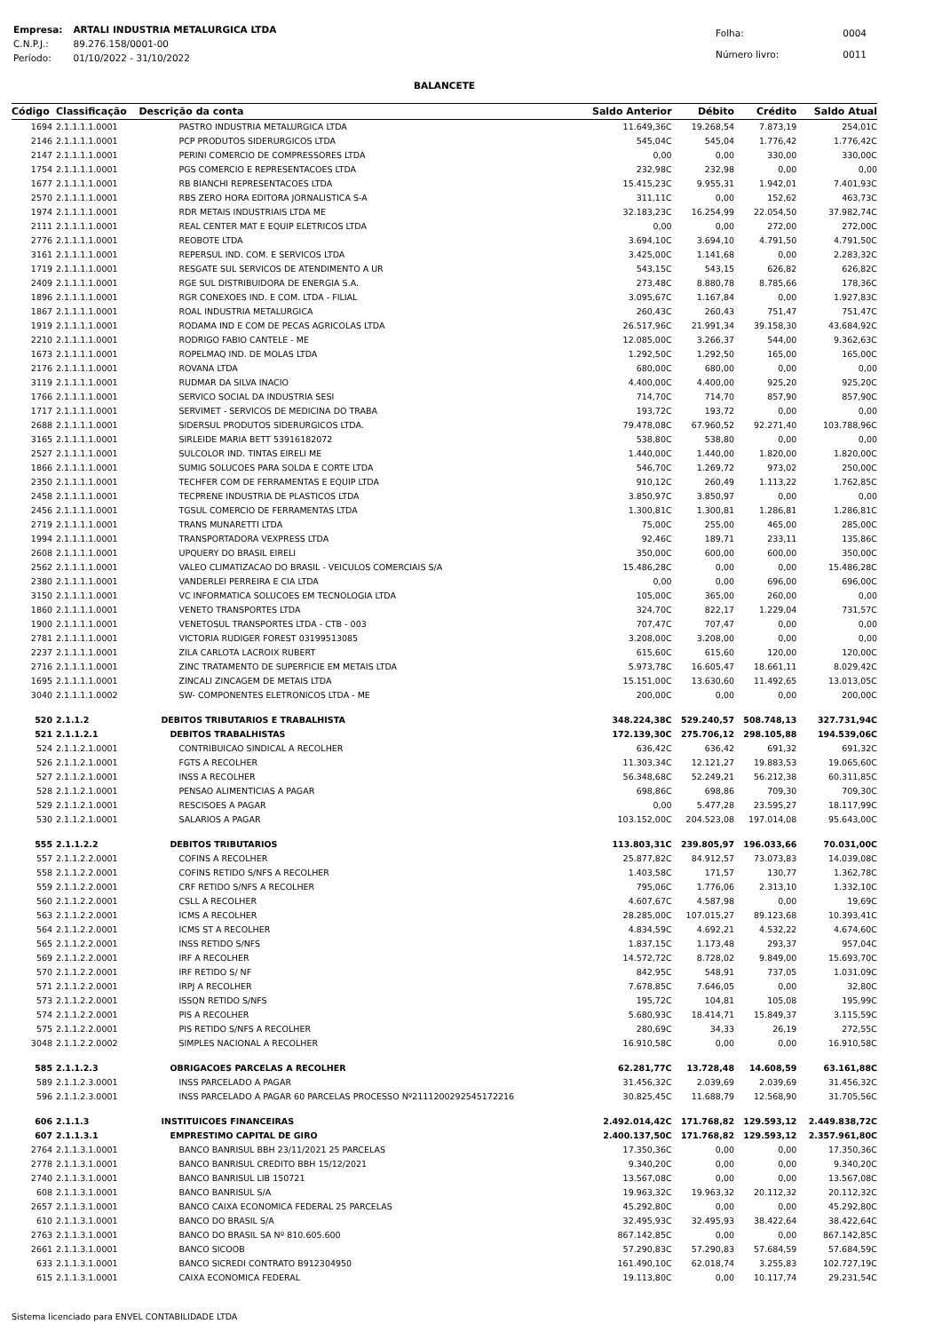| Empresa: | ARTALI INDUSTRIA METALURGICA LTDA |
| C.N.P.J.: | 89.276.158/0001-00 |
| Período: | 01/10/2022 - 31/10/2022 |
| Folha: | 0004 |
| Número livro: | 0011 |
BALANCETE
| Código | Classificação | Descrição da conta | Saldo Anterior | Débito | Crédito | Saldo Atual |
| --- | --- | --- | --- | --- | --- | --- |
| 1694 | 2.1.1.1.1.0001 | PASTRO INDUSTRIA METALURGICA LTDA | 11.649,36C | 19.268,54 | 7.873,19 | 254,01C |
| 2146 | 2.1.1.1.1.0001 | PCP PRODUTOS SIDERURGICOS LTDA | 545,04C | 545,04 | 1.776,42 | 1.776,42C |
| 2147 | 2.1.1.1.1.0001 | PERINI COMERCIO DE COMPRESSORES LTDA | 0,00 | 0,00 | 330,00 | 330,00C |
| 1754 | 2.1.1.1.1.0001 | PGS COMERCIO E REPRESENTACOES LTDA | 232,98C | 232,98 | 0,00 | 0,00 |
| 1677 | 2.1.1.1.1.0001 | RB BIANCHI REPRESENTACOES LTDA | 15.415,23C | 9.955,31 | 1.942,01 | 7.401,93C |
| 2570 | 2.1.1.1.1.0001 | RBS ZERO HORA EDITORA JORNALISTICA S-A | 311,11C | 0,00 | 152,62 | 463,73C |
| 1974 | 2.1.1.1.1.0001 | RDR METAIS INDUSTRIAIS LTDA ME | 32.183,23C | 16.254,99 | 22.054,50 | 37.982,74C |
| 2111 | 2.1.1.1.1.0001 | REAL CENTER MAT E EQUIP ELETRICOS LTDA | 0,00 | 0,00 | 272,00 | 272,00C |
| 2776 | 2.1.1.1.1.0001 | REOBOTE LTDA | 3.694,10C | 3.694,10 | 4.791,50 | 4.791,50C |
| 3161 | 2.1.1.1.1.0001 | REPERSUL IND. COM. E SERVICOS LTDA | 3.425,00C | 1.141,68 | 0,00 | 2.283,32C |
| 1719 | 2.1.1.1.1.0001 | RESGATE SUL SERVICOS DE ATENDIMENTO A UR | 543,15C | 543,15 | 626,82 | 626,82C |
| 2409 | 2.1.1.1.1.0001 | RGE SUL DISTRIBUIDORA DE ENERGIA S.A. | 273,48C | 8.880,78 | 8.785,66 | 178,36C |
| 1896 | 2.1.1.1.1.0001 | RGR CONEXOES IND. E COM. LTDA - FILIAL | 3.095,67C | 1.167,84 | 0,00 | 1.927,83C |
| 1867 | 2.1.1.1.1.0001 | ROAL INDUSTRIA METALURGICA | 260,43C | 260,43 | 751,47 | 751,47C |
| 1919 | 2.1.1.1.1.0001 | RODAMA IND E COM DE PECAS AGRICOLAS LTDA | 26.517,96C | 21.991,34 | 39.158,30 | 43.684,92C |
| 2210 | 2.1.1.1.1.0001 | RODRIGO FABIO CANTELE - ME | 12.085,00C | 3.266,37 | 544,00 | 9.362,63C |
| 1673 | 2.1.1.1.1.0001 | ROPELMAQ IND. DE MOLAS LTDA | 1.292,50C | 1.292,50 | 165,00 | 165,00C |
| 2176 | 2.1.1.1.1.0001 | ROVANA LTDA | 680,00C | 680,00 | 0,00 | 0,00 |
| 3119 | 2.1.1.1.1.0001 | RUDMAR DA SILVA INACIO | 4.400,00C | 4.400,00 | 925,20 | 925,20C |
| 1766 | 2.1.1.1.1.0001 | SERVICO SOCIAL DA INDUSTRIA SESI | 714,70C | 714,70 | 857,90 | 857,90C |
| 1717 | 2.1.1.1.1.0001 | SERVIMET - SERVICOS DE MEDICINA DO TRABA | 193,72C | 193,72 | 0,00 | 0,00 |
| 2688 | 2.1.1.1.1.0001 | SIDERSUL PRODUTOS SIDERURGICOS LTDA. | 79.478,08C | 67.960,52 | 92.271,40 | 103.788,96C |
| 3165 | 2.1.1.1.1.0001 | SIRLEIDE MARIA BETT 53916182072 | 538,80C | 538,80 | 0,00 | 0,00 |
| 2527 | 2.1.1.1.1.0001 | SULCOLOR IND. TINTAS EIRELI ME | 1.440,00C | 1.440,00 | 1.820,00 | 1.820,00C |
| 1866 | 2.1.1.1.1.0001 | SUMIG SOLUCOES PARA SOLDA E CORTE LTDA | 546,70C | 1.269,72 | 973,02 | 250,00C |
| 2350 | 2.1.1.1.1.0001 | TECHFER COM DE FERRAMENTAS E EQUIP LTDA | 910,12C | 260,49 | 1.113,22 | 1.762,85C |
| 2458 | 2.1.1.1.1.0001 | TECPRENE INDUSTRIA DE PLASTICOS LTDA | 3.850,97C | 3.850,97 | 0,00 | 0,00 |
| 2456 | 2.1.1.1.1.0001 | TGSUL COMERCIO DE FERRAMENTAS LTDA | 1.300,81C | 1.300,81 | 1.286,81 | 1.286,81C |
| 2719 | 2.1.1.1.1.0001 | TRANS MUNARETTI LTDA | 75,00C | 255,00 | 465,00 | 285,00C |
| 1994 | 2.1.1.1.1.0001 | TRANSPORTADORA VEXPRESS LTDA | 92,46C | 189,71 | 233,11 | 135,86C |
| 2608 | 2.1.1.1.1.0001 | UPQUERY DO BRASIL EIRELI | 350,00C | 600,00 | 600,00 | 350,00C |
| 2562 | 2.1.1.1.1.0001 | VALEO CLIMATIZACAO DO BRASIL - VEICULOS COMERCIAIS S/A | 15.486,28C | 0,00 | 0,00 | 15.486,28C |
| 2380 | 2.1.1.1.1.0001 | VANDERLEI PERREIRA E CIA LTDA | 0,00 | 0,00 | 696,00 | 696,00C |
| 3150 | 2.1.1.1.1.0001 | VC INFORMATICA SOLUCOES EM TECNOLOGIA LTDA | 105,00C | 365,00 | 260,00 | 0,00 |
| 1860 | 2.1.1.1.1.0001 | VENETO TRANSPORTES LTDA | 324,70C | 822,17 | 1.229,04 | 731,57C |
| 1900 | 2.1.1.1.1.0001 | VENETOSUL TRANSPORTES LTDA - CTB - 003 | 707,47C | 707,47 | 0,00 | 0,00 |
| 2781 | 2.1.1.1.1.0001 | VICTORIA RUDIGER FOREST 03199513085 | 3.208,00C | 3.208,00 | 0,00 | 0,00 |
| 2237 | 2.1.1.1.1.0001 | ZILA CARLOTA LACROIX RUBERT | 615,60C | 615,60 | 120,00 | 120,00C |
| 2716 | 2.1.1.1.1.0001 | ZINC TRATAMENTO DE SUPERFICIE EM METAIS LTDA | 5.973,78C | 16.605,47 | 18.661,11 | 8.029,42C |
| 1695 | 2.1.1.1.1.0001 | ZINCALI ZINCAGEM DE METAIS LTDA | 15.151,00C | 13.630,60 | 11.492,65 | 13.013,05C |
| 3040 | 2.1.1.1.1.0002 | SW- COMPONENTES ELETRONICOS LTDA - ME | 200,00C | 0,00 | 0,00 | 200,00C |
| 520 | 2.1.1.2 | DEBITOS TRIBUTARIOS E TRABALHISTA | 348.224,38C | 529.240,57 | 508.748,13 | 327.731,94C |
| 521 | 2.1.1.2.1 | DEBITOS TRABALHISTAS | 172.139,30C | 275.706,12 | 298.105,88 | 194.539,06C |
| 524 | 2.1.1.2.1.0001 | CONTRIBUICAO SINDICAL A RECOLHER | 636,42C | 636,42 | 691,32 | 691,32C |
| 526 | 2.1.1.2.1.0001 | FGTS A RECOLHER | 11.303,34C | 12.121,27 | 19.883,53 | 19.065,60C |
| 527 | 2.1.1.2.1.0001 | INSS A RECOLHER | 56.348,68C | 52.249,21 | 56.212,38 | 60.311,85C |
| 528 | 2.1.1.2.1.0001 | PENSAO ALIMENTICIAS A PAGAR | 698,86C | 698,86 | 709,30 | 709,30C |
| 529 | 2.1.1.2.1.0001 | RESCISOES A PAGAR | 0,00 | 5.477,28 | 23.595,27 | 18.117,99C |
| 530 | 2.1.1.2.1.0001 | SALARIOS A PAGAR | 103.152,00C | 204.523,08 | 197.014,08 | 95.643,00C |
| 555 | 2.1.1.2.2 | DEBITOS TRIBUTARIOS | 113.803,31C | 239.805,97 | 196.033,66 | 70.031,00C |
| 557 | 2.1.1.2.2.0001 | COFINS A RECOLHER | 25.877,82C | 84.912,57 | 73.073,83 | 14.039,08C |
| 558 | 2.1.1.2.2.0001 | COFINS RETIDO S/NFS A RECOLHER | 1.403,58C | 171,57 | 130,77 | 1.362,78C |
| 559 | 2.1.1.2.2.0001 | CRF RETIDO S/NFS A RECOLHER | 795,06C | 1.776,06 | 2.313,10 | 1.332,10C |
| 560 | 2.1.1.2.2.0001 | CSLL A RECOLHER | 4.607,67C | 4.587,98 | 0,00 | 19,69C |
| 563 | 2.1.1.2.2.0001 | ICMS A RECOLHER | 28.285,00C | 107.015,27 | 89.123,68 | 10.393,41C |
| 564 | 2.1.1.2.2.0001 | ICMS ST A RECOLHER | 4.834,59C | 4.692,21 | 4.532,22 | 4.674,60C |
| 565 | 2.1.1.2.2.0001 | INSS RETIDO S/NFS | 1.837,15C | 1.173,48 | 293,37 | 957,04C |
| 569 | 2.1.1.2.2.0001 | IRF A RECOLHER | 14.572,72C | 8.728,02 | 9.849,00 | 15.693,70C |
| 570 | 2.1.1.2.2.0001 | IRF RETIDO S/ NF | 842,95C | 548,91 | 737,05 | 1.031,09C |
| 571 | 2.1.1.2.2.0001 | IRPJ A RECOLHER | 7.678,85C | 7.646,05 | 0,00 | 32,80C |
| 573 | 2.1.1.2.2.0001 | ISSQN RETIDO S/NFS | 195,72C | 104,81 | 105,08 | 195,99C |
| 574 | 2.1.1.2.2.0001 | PIS A RECOLHER | 5.680,93C | 18.414,71 | 15.849,37 | 3.115,59C |
| 575 | 2.1.1.2.2.0001 | PIS RETIDO S/NFS A RECOLHER | 280,69C | 34,33 | 26,19 | 272,55C |
| 3048 | 2.1.1.2.2.0002 | SIMPLES NACIONAL A RECOLHER | 16.910,58C | 0,00 | 0,00 | 16.910,58C |
| 585 | 2.1.1.2.3 | OBRIGACOES PARCELAS A RECOLHER | 62.281,77C | 13.728,48 | 14.608,59 | 63.161,88C |
| 589 | 2.1.1.2.3.0001 | INSS PARCELADO A PAGAR | 31.456,32C | 2.039,69 | 2.039,69 | 31.456,32C |
| 596 | 2.1.1.2.3.0001 | INSS PARCELADO A PAGAR 60 PARCELAS PROCESSO Nº2111200292545172216 | 30.825,45C | 11.688,79 | 12.568,90 | 31.705,56C |
| 606 | 2.1.1.3 | INSTITUICOES FINANCEIRAS | 2.492.014,42C | 171.768,82 | 129.593,12 | 2.449.838,72C |
| 607 | 2.1.1.3.1 | EMPRESTIMO CAPITAL DE GIRO | 2.400.137,50C | 171.768,82 | 129.593,12 | 2.357.961,80C |
| 2764 | 2.1.1.3.1.0001 | BANCO BANRISUL BBH 23/11/2021 25 PARCELAS | 17.350,36C | 0,00 | 0,00 | 17.350,36C |
| 2778 | 2.1.1.3.1.0001 | BANCO BANRISUL CREDITO BBH 15/12/2021 | 9.340,20C | 0,00 | 0,00 | 9.340,20C |
| 2740 | 2.1.1.3.1.0001 | BANCO BANRISUL LIB 150721 | 13.567,08C | 0,00 | 0,00 | 13.567,08C |
| 608 | 2.1.1.3.1.0001 | BANCO BANRISUL S/A | 19.963,32C | 19.963,32 | 20.112,32 | 20.112,32C |
| 2657 | 2.1.1.3.1.0001 | BANCO CAIXA ECONOMICA FEDERAL 25 PARCELAS | 45.292,80C | 0,00 | 0,00 | 45.292,80C |
| 610 | 2.1.1.3.1.0001 | BANCO DO BRASIL S/A | 32.495,93C | 32.495,93 | 38.422,64 | 38.422,64C |
| 2763 | 2.1.1.3.1.0001 | BANCO DO BRASIL SA Nº 810.605.600 | 867.142,85C | 0,00 | 0,00 | 867.142,85C |
| 2661 | 2.1.1.3.1.0001 | BANCO SICOOB | 57.290,83C | 57.290,83 | 57.684,59 | 57.684,59C |
| 633 | 2.1.1.3.1.0001 | BANCO SICREDI CONTRATO B912304950 | 161.490,10C | 62.018,74 | 3.255,83 | 102.727,19C |
| 615 | 2.1.1.3.1.0001 | CAIXA ECONOMICA FEDERAL | 19.113,80C | 0,00 | 10.117,74 | 29.231,54C |
Sistema licenciado para ENVEL CONTABILIDADE LTDA